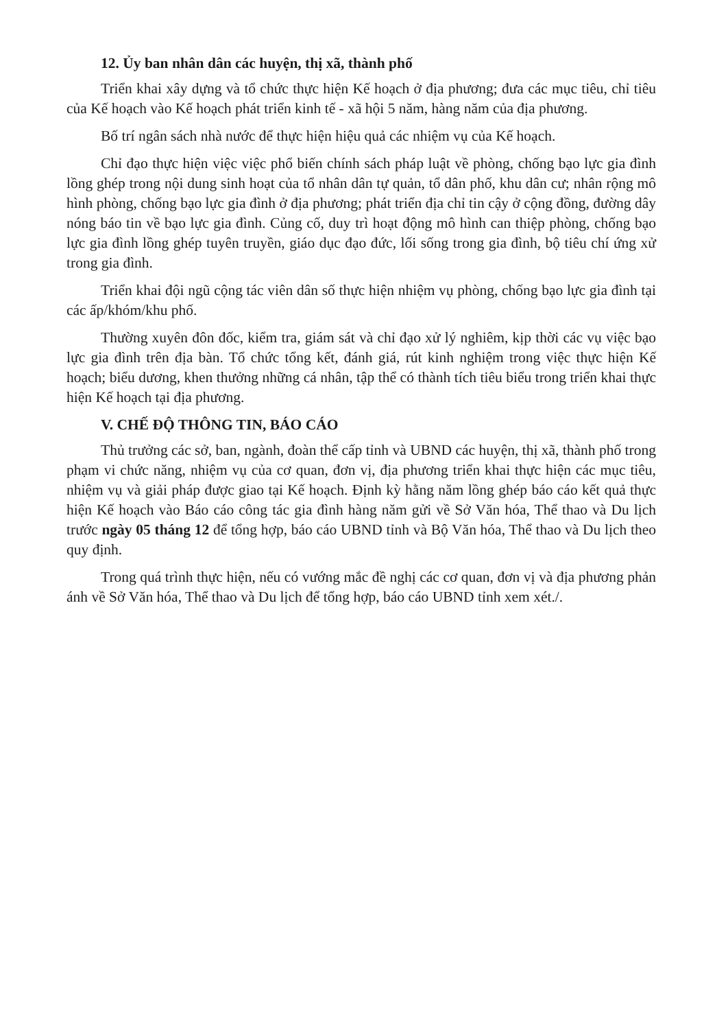12. Ủy ban nhân dân các huyện, thị xã, thành phố
Triển khai xây dựng và tổ chức thực hiện Kế hoạch ở địa phương; đưa các mục tiêu, chỉ tiêu của Kế hoạch vào Kế hoạch phát triển kinh tế - xã hội 5 năm, hàng năm của địa phương.
Bố trí ngân sách nhà nước để thực hiện hiệu quả các nhiệm vụ của Kế hoạch.
Chỉ đạo thực hiện việc việc phổ biến chính sách pháp luật về phòng, chống bạo lực gia đình lồng ghép trong nội dung sinh hoạt của tổ nhân dân tự quản, tổ dân phố, khu dân cư; nhân rộng mô hình phòng, chống bạo lực gia đình ở địa phương; phát triển địa chỉ tin cậy ở cộng đồng, đường dây nóng báo tin về bạo lực gia đình. Củng cố, duy trì hoạt động mô hình can thiệp phòng, chống bạo lực gia đình lồng ghép tuyên truyền, giáo dục đạo đức, lối sống trong gia đình, bộ tiêu chí ứng xử trong gia đình.
Triển khai đội ngũ cộng tác viên dân số thực hiện nhiệm vụ phòng, chống bạo lực gia đình tại các ấp/khóm/khu phố.
Thường xuyên đôn đốc, kiểm tra, giám sát và chỉ đạo xử lý nghiêm, kịp thời các vụ việc bạo lực gia đình trên địa bàn. Tổ chức tổng kết, đánh giá, rút kinh nghiệm trong việc thực hiện Kế hoạch; biểu dương, khen thưởng những cá nhân, tập thể có thành tích tiêu biểu trong triển khai thực hiện Kế hoạch tại địa phương.
V. CHẾ ĐỘ THÔNG TIN, BÁO CÁO
Thủ trưởng các sở, ban, ngành, đoàn thể cấp tỉnh và UBND các huyện, thị xã, thành phố trong phạm vi chức năng, nhiệm vụ của cơ quan, đơn vị, địa phương triển khai thực hiện các mục tiêu, nhiệm vụ và giải pháp được giao tại Kế hoạch. Định kỳ hằng năm lồng ghép báo cáo kết quả thực hiện Kế hoạch vào Báo cáo công tác gia đình hàng năm gửi về Sở Văn hóa, Thể thao và Du lịch trước ngày 05 tháng 12 để tổng hợp, báo cáo UBND tỉnh và Bộ Văn hóa, Thể thao và Du lịch theo quy định.
Trong quá trình thực hiện, nếu có vướng mắc đề nghị các cơ quan, đơn vị và địa phương phản ánh về Sở Văn hóa, Thể thao và Du lịch để tổng hợp, báo cáo UBND tỉnh xem xét./.